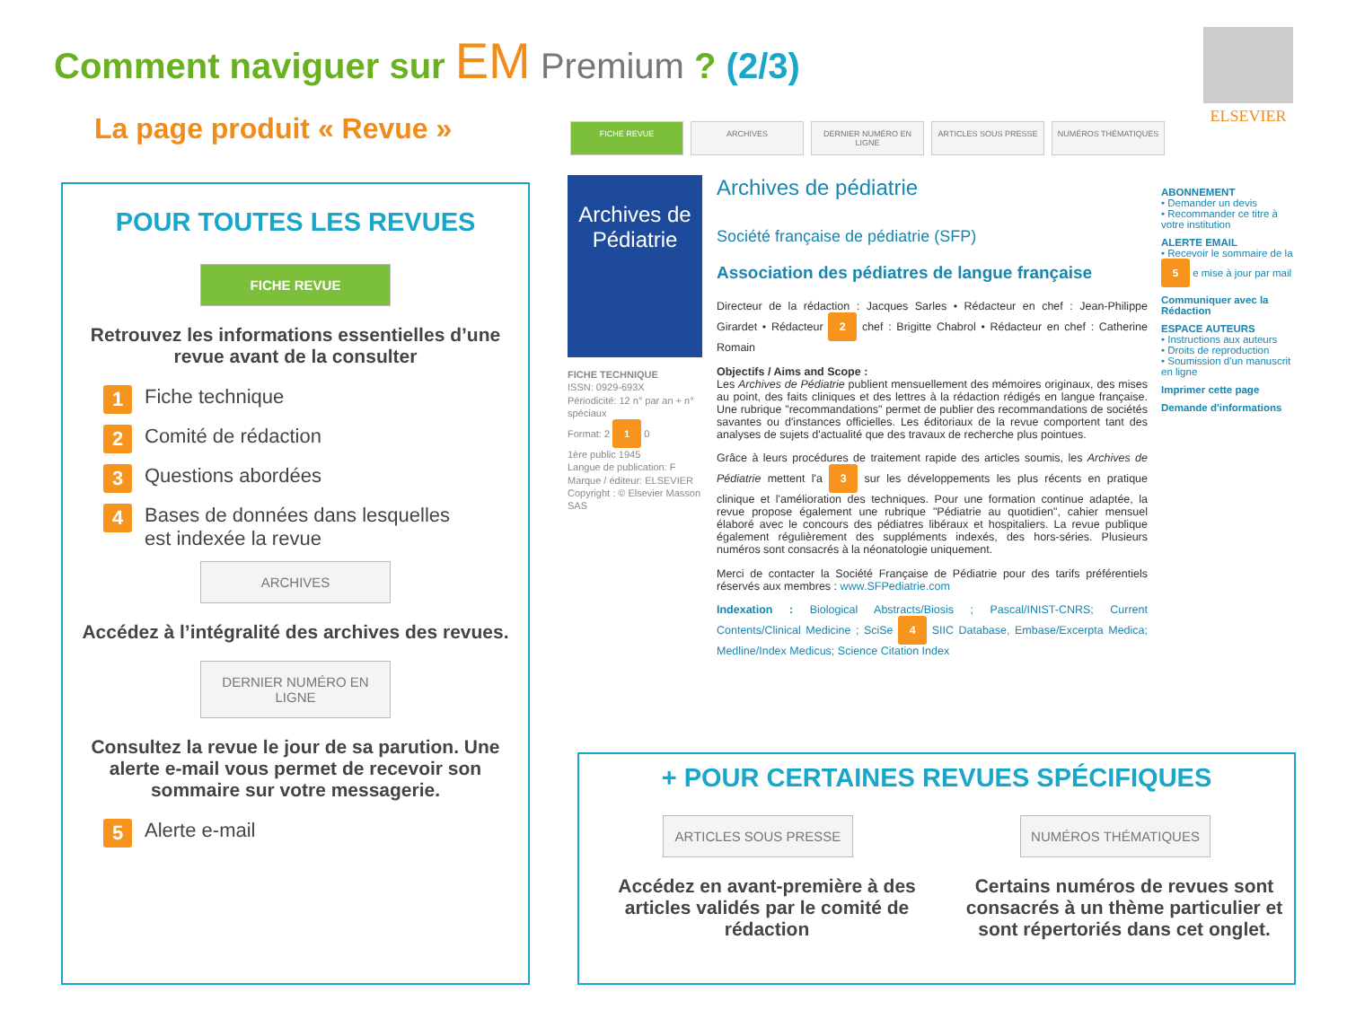Comment naviguer sur EM Premium ? (2/3)
La page produit « Revue »
ELSEVIER
POUR TOUTES LES REVUES
FICHE REVUE
Retrouvez les informations essentielles d’une revue avant de la consulter
1 Fiche technique
2 Comité de rédaction
3 Questions abordées
4 Bases de données dans lesquelles
est indexée la revue
ARCHIVES
Accédez à l’intégralité des archives des revues.
DERNIER NUMÉRO EN LIGNE
Consultez la revue le jour de sa parution. Une alerte e-mail vous permet de recevoir son sommaire sur votre messagerie.
5 Alerte e-mail
FICHE REVUE ARCHIVES DERNIER NUMÉRO EN LIGNE ARTICLES SOUS PRESSE NUMÉROS THÉMATIQUES
Archives de Pédiatrie
FICHE TECHNIQUE
ISSN: 0929-693X
Périodicité: 12 n° par an + n° spéciaux
Format: 2 1 0
1ère public 1945
Langue de publication: F
Marque / éditeur: ELSEVIER
Copyright : © Elsevier Masson SAS
Archives de pédiatrie
Société française de pédiatrie (SFP)
Association des pédiatres de langue française
Directeur de la rédaction : Jacques Sarles • Rédacteur en chef : Jean-Philippe Girardet • Rédacteur 2 chef : Brigitte Chabrol • Rédacteur en chef : Catherine Romain
Objectifs / Aims and Scope :
Les Archives de Pédiatrie publient mensuellement des mémoires originaux, des mises au point, des faits cliniques et des lettres à la rédaction rédigés en langue française. Une rubrique "recommandations" permet de publier des recommandations de sociétés savantes ou d'instances officielles. Les éditoriaux de la revue comportent tant des analyses de sujets d'actualité que des travaux de recherche plus pointues.
Grâce à leurs procédures de traitement rapide des articles soumis, les Archives de Pédiatrie mettent l'a 3 sur les développements les plus récents en pratique clinique et l'amélioration des techniques. Pour une formation continue adaptée, la revue propose également une rubrique "Pédiatrie au quotidien", cahier mensuel élaboré avec le concours des pédiatres libéraux et hospitaliers. La revue publique également régulièrement des suppléments indexés, des hors-séries. Plusieurs numéros sont consacrés à la néonatologie uniquement.
Merci de contacter la Société Française de Pédiatrie pour des tarifs préférentiels réservés aux membres : www.SFPediatrie.com
Indexation : Biological Abstracts/Biosis ; Pascal/INIST-CNRS; Current Contents/Clinical Medicine ; SciSe 4 SIIC Database, Embase/Excerpta Medica; Medline/Index Medicus; Science Citation Index
ABONNEMENT
• Demander un devis
• Recommander ce titre à votre institution
ALERTE EMAIL
• Recevoir le sommaire de la 5 e mise à jour par mail
Communiquer avec la Rédaction
ESPACE AUTEURS
• Instructions aux auteurs
• Droits de reproduction
• Soumission d'un manuscrit en ligne
Imprimer cette page
Demande d'informations
+ POUR CERTAINES REVUES SPÉCIFIQUES
ARTICLES SOUS PRESSE
Accédez en avant-première à des articles validés par le comité de rédaction
NUMÉROS THÉMATIQUES
Certains numéros de revues sont consacrés à un thème particulier et sont répertoriés dans cet onglet.